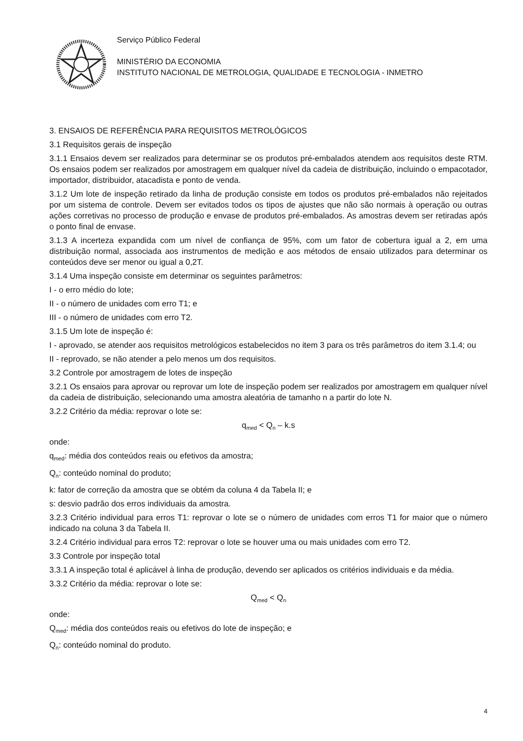Serviço Público Federal
MINISTÉRIO DA ECONOMIA
INSTITUTO NACIONAL DE METROLOGIA, QUALIDADE E TECNOLOGIA - INMETRO
3. ENSAIOS DE REFERÊNCIA PARA REQUISITOS METROLÓGICOS
3.1 Requisitos gerais de inspeção
3.1.1 Ensaios devem ser realizados para determinar se os produtos pré-embalados atendem aos requisitos deste RTM. Os ensaios podem ser realizados por amostragem em qualquer nível da cadeia de distribuição, incluindo o empacotador, importador, distribuidor, atacadista e ponto de venda.
3.1.2 Um lote de inspeção retirado da linha de produção consiste em todos os produtos pré-embalados não rejeitados por um sistema de controle. Devem ser evitados todos os tipos de ajustes que não são normais à operação ou outras ações corretivas no processo de produção e envase de produtos pré-embalados. As amostras devem ser retiradas após o ponto final de envase.
3.1.3 A incerteza expandida com um nível de confiança de 95%, com um fator de cobertura igual a 2, em uma distribuição normal, associada aos instrumentos de medição e aos métodos de ensaio utilizados para determinar os conteúdos deve ser menor ou igual a 0,2T.
3.1.4 Uma inspeção consiste em determinar os seguintes parâmetros:
I - o erro médio do lote;
II - o número de unidades com erro T1; e
III - o número de unidades com erro T2.
3.1.5 Um lote de inspeção é:
I - aprovado, se atender aos requisitos metrológicos estabelecidos no item 3 para os três parâmetros do item 3.1.4; ou
II - reprovado, se não atender a pelo menos um dos requisitos.
3.2 Controle por amostragem de lotes de inspeção
3.2.1 Os ensaios para aprovar ou reprovar um lote de inspeção podem ser realizados por amostragem em qualquer nível da cadeia de distribuição, selecionando uma amostra aleatória de tamanho n a partir do lote N.
3.2.2 Critério da média: reprovar o lote se:
q<sub>med</sub> < Q<sub>n</sub> – k.s
onde:
q<sub>med</sub>: média dos conteúdos reais ou efetivos da amostra;
Q<sub>n</sub>: conteúdo nominal do produto;
k: fator de correção da amostra que se obtém da coluna 4 da Tabela II; e
s: desvio padrão dos erros individuais da amostra.
3.2.3 Critério individual para erros T1: reprovar o lote se o número de unidades com erros T1 for maior que o número indicado na coluna 3 da Tabela II.
3.2.4 Critério individual para erros T2: reprovar o lote se houver uma ou mais unidades com erro T2.
3.3 Controle por inspeção total
3.3.1 A inspeção total é aplicável à linha de produção, devendo ser aplicados os critérios individuais e da média.
3.3.2 Critério da média: reprovar o lote se:
Q<sub>med</sub> < Q<sub>n</sub>
onde:
Q<sub>med</sub>: média dos conteúdos reais ou efetivos do lote de inspeção; e
Q<sub>n</sub>: conteúdo nominal do produto.
4